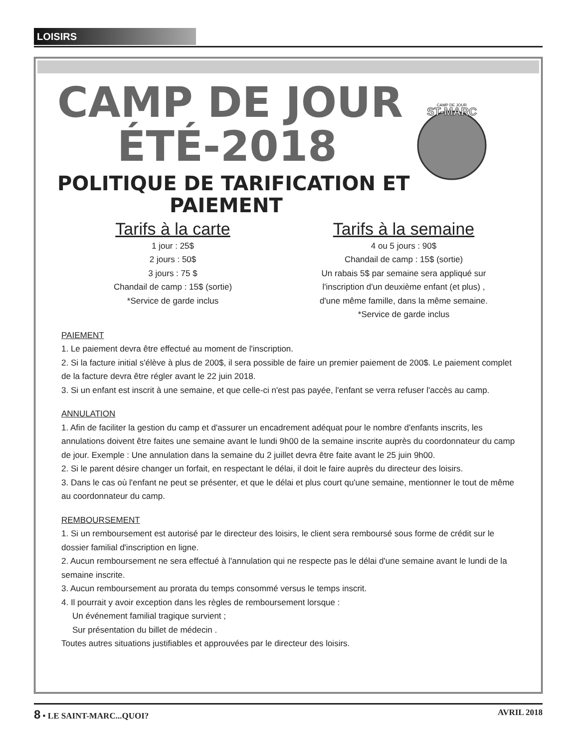LOISIRS
ST-MARC
CAMP DE JOUR
CAMP DE JOUR
ÉTÉ-2018
POLITIQUE DE TARIFICATION ET
PAIEMENT
Tarifs à la carte
1 jour : 25$
2 jours : 50$
3 jours : 75 $
Chandail de camp : 15$ (sortie)
*Service de garde inclus
Tarifs à la semaine
4 ou 5 jours : 90$
Chandail de camp : 15$ (sortie)
Un rabais 5$ par semaine sera appliqué sur
l'inscription d'un deuxième enfant (et plus) ,
d'une même famille, dans la même semaine.
*Service de garde inclus
PAIEMENT
1. Le paiement devra être effectué au moment de l'inscription.
2. Si la facture initial s'élève à plus de 200$, il sera possible de faire un premier paiement de 200$. Le paiement complet de la facture devra être régler avant le 22 juin 2018.
3. Si un enfant est inscrit à une semaine, et que celle-ci n'est pas payée, l'enfant se verra refuser l'accès au camp.
ANNULATION
1. Afin de faciliter la gestion du camp et d'assurer un encadrement adéquat pour le nombre d'enfants inscrits, les annulations doivent être faites une semaine avant le lundi 9h00 de la semaine inscrite auprès du coordonnateur du camp de jour. Exemple : Une annulation dans la semaine du 2 juillet devra être faite avant le 25 juin 9h00.
2. Si le parent désire changer un forfait, en respectant le délai, il doit le faire auprès du directeur des loisirs.
3. Dans le cas où l'enfant ne peut se présenter, et que le délai et plus court qu'une semaine, mentionner le tout de même au coordonnateur du camp.
REMBOURSEMENT
1. Si un remboursement est autorisé par le directeur des loisirs, le client sera remboursé sous forme de crédit sur le dossier familial d'inscription en ligne.
2. Aucun remboursement ne sera effectué à l'annulation qui ne respecte pas le délai d'une semaine avant le lundi de la semaine inscrite.
3. Aucun remboursement au prorata du temps consommé versus le temps inscrit.
4. Il pourrait y avoir exception dans les règles de remboursement lorsque :
Un événement familial tragique survient ;
Sur présentation du billet de médecin .
Toutes autres situations justifiables et approuvées par le directeur des loisirs.
8 • LE SAINT-MARC...QUOI? AVRIL 2018